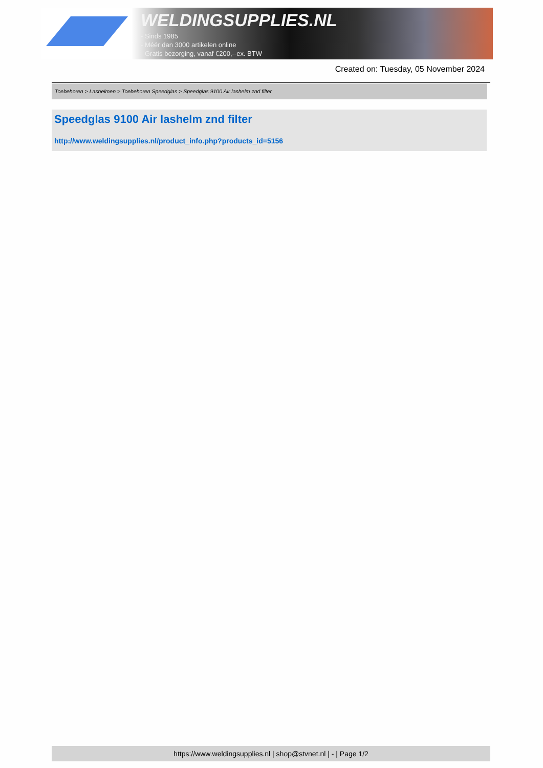WELDINGSUPPLIES.NL
- Sinds 1985
- Méér dan 3000 artikelen online
- Gratis bezorging, vanaf €200,--ex. BTW
Created on: Tuesday, 05 November 2024
Toebehoren > Lashelmen > Toebehoren Speedglas > Speedglas 9100 Air lashelm znd filter
Speedglas 9100 Air lashelm znd filter
http://www.weldingsupplies.nl/product_info.php?products_id=5156
https://www.weldingsupplies.nl | shop@stvnet.nl | - | Page 1/2